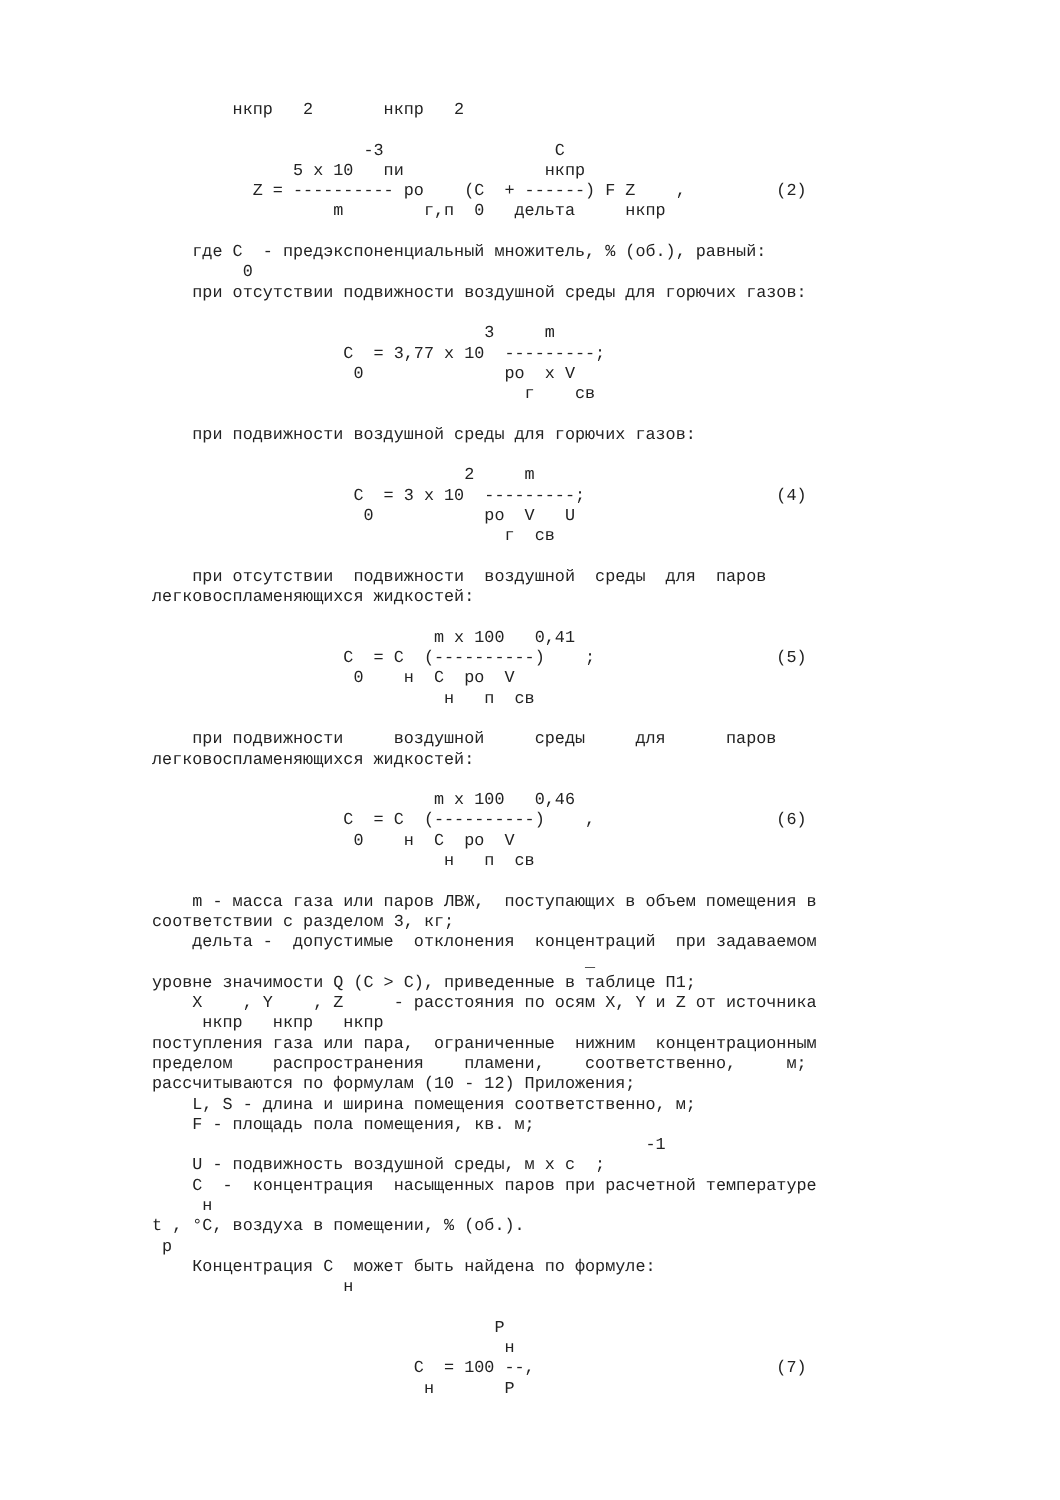нкпр   2       нкпр   2

                     -3                 C
              5 x 10   пи              нкпр
          Z = ---------- ро    (C  + ------) F Z    ,         (2)
                  m        г,п  0   дельта     нкпр

    где C  - предэкспоненциальный множитель, % (об.), равный:
         0
    при отсутствии подвижности воздушной среды для горючих газов:

                                 3     m
                   C  = 3,77 x 10  ---------;
                    0              ро  x V
                                     г    св

    при подвижности воздушной среды для горючих газов:

                               2     m
                    C  = 3 x 10  ---------;                   (4)
                     0           ро  V   U
                                   г  св

    при отсутствии  подвижности  воздушной  среды  для  паров
легковоспламеняющихся жидкостей:

                            m x 100   0,41
                   C  = C  (----------)    ;                  (5)
                    0    н  C  ро  V
                             н   п  св

    при подвижности     воздушной     среды     для      паров
легковоспламеняющихся жидкостей:

                            m x 100   0,46
                   C  = C  (----------)    ,                  (6)
                    0    н  C  ро  V
                             н   п  св

    m - масса газа или паров ЛВЖ,  поступающих в объем помещения в
соответствии с разделом 3, кг;
    дельта -  допустимые  отклонения  концентраций  при задаваемом
                                           _
уровне значимости Q (C > C), приведенные в таблице П1;
    X    , Y    , Z     - расстояния по осям X, Y и Z от источника
     нкпр   нкпр   нкпр
поступления газа или пара,  ограниченные  нижним  концентрационным
пределом    распространения    пламени,    соответственно,     м;
рассчитываются по формулам (10 - 12) Приложения;
    L, S - длина и ширина помещения соответственно, м;
    F - площадь пола помещения, кв. м;
                                                 -1
    U - подвижность воздушной среды, м x с  ;
    C  -  концентрация  насыщенных паров при расчетной температуре
     н
t , °C, воздуха в помещении, % (об.).
 р
    Концентрация C  может быть найдена по формуле:
                   н

                                  P
                                   н
                          C  = 100 --,                        (7)
                           н       P